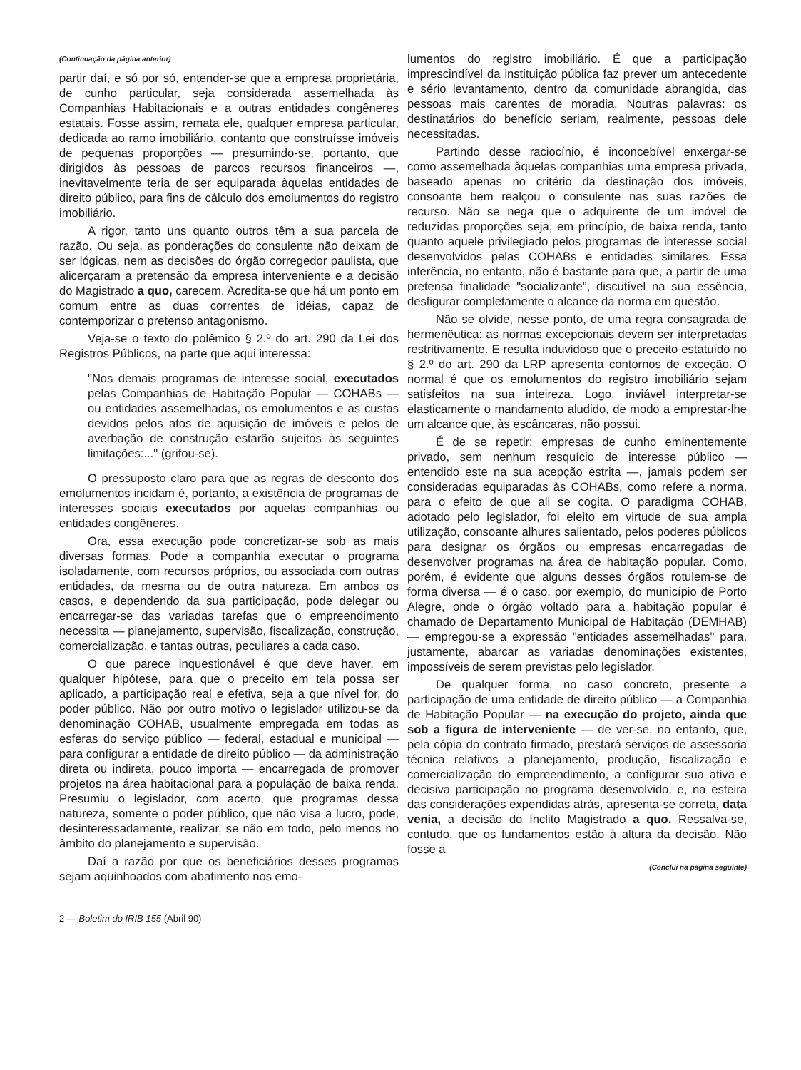(Continuação da página anterior)
partir daí, e só por só, entender-se que a empresa proprietária, de cunho particular, seja considerada assemelhada às Companhias Habitacionais e a outras entidades congêneres estatais. Fosse assim, remata ele, qualquer empresa particular, dedicada ao ramo imobiliário, contanto que construísse imóveis de pequenas proporções — presumindo-se, portanto, que dirigidos às pessoas de parcos recursos financeiros —, inevitavelmente teria de ser equiparada àquelas entidades de direito público, para fins de cálculo dos emolumentos do registro imobiliário.
A rigor, tanto uns quanto outros têm a sua parcela de razão. Ou seja, as ponderações do consulente não deixam de ser lógicas, nem as decisões do órgão corregedor paulista, que alicerçaram a pretensão da empresa interveniente e a decisão do Magistrado a quo, carecem. Acredita-se que há um ponto em comum entre as duas correntes de idéias, capaz de contemporizar o pretenso antagonismo.
Veja-se o texto do polêmico § 2.º do art. 290 da Lei dos Registros Públicos, na parte que aqui interessa:
"Nos demais programas de interesse social, executados pelas Companhias de Habitação Popular — COHABs — ou entidades assemelhadas, os emolumentos e as custas devidos pelos atos de aquisição de imóveis e pelos de averbação de construção estarão sujeitos às seguintes limitações:..." (grifou-se).
O pressuposto claro para que as regras de desconto dos emolumentos incidam é, portanto, a existência de programas de interesses sociais executados por aquelas companhias ou entidades congêneres.
Ora, essa execução pode concretizar-se sob as mais diversas formas. Pode a companhia executar o programa isoladamente, com recursos próprios, ou associada com outras entidades, da mesma ou de outra natureza. Em ambos os casos, e dependendo da sua participação, pode delegar ou encarregar-se das variadas tarefas que o empreendimento necessita — planejamento, supervisão, fiscalização, construção, comercialização, e tantas outras, peculiares a cada caso.
O que parece inquestionável é que deve haver, em qualquer hipótese, para que o preceito em tela possa ser aplicado, a participação real e efetiva, seja a que nível for, do poder público. Não por outro motivo o legislador utilizou-se da denominação COHAB, usualmente empregada em todas as esferas do serviço público — federal, estadual e municipal — para configurar a entidade de direito público — da administração direta ou indireta, pouco importa — encarregada de promover projetos na área habitacional para a população de baixa renda. Presumiu o legislador, com acerto, que programas dessa natureza, somente o poder público, que não visa a lucro, pode, desinteressadamente, realizar, se não em todo, pelo menos no âmbito do planejamento e supervisão.
Daí a razão por que os beneficiários desses programas sejam aquinhoados com abatimento nos emo-
lumentos do registro imobiliário. É que a participação imprescindível da instituição pública faz prever um antecedente e sério levantamento, dentro da comunidade abrangida, das pessoas mais carentes de moradia. Noutras palavras: os destinatários do benefício seriam, realmente, pessoas dele necessitadas.
Partindo desse raciocínio, é inconcebível enxergar-se como assemelhada àquelas companhias uma empresa privada, baseado apenas no critério da destinação dos imóveis, consoante bem realçou o consulente nas suas razões de recurso. Não se nega que o adquirente de um imóvel de reduzidas proporções seja, em princípio, de baixa renda, tanto quanto aquele privilegiado pelos programas de interesse social desenvolvidos pelas COHABs e entidades similares. Essa inferência, no entanto, não é bastante para que, a partir de uma pretensa finalidade "socializante", discutível na sua essência, desfigurar completamente o alcance da norma em questão.
Não se olvide, nesse ponto, de uma regra consagrada de hermenêutica: as normas excepcionais devem ser interpretadas restritivamente. E resulta induvidoso que o preceito estatuído no § 2.º do art. 290 da LRP apresenta contornos de exceção. O normal é que os emolumentos do registro imobiliário sejam satisfeitos na sua inteireza. Logo, inviável interpretar-se elasticamente o mandamento aludido, de modo a emprestar-lhe um alcance que, às escâncaras, não possui.
É de se repetir: empresas de cunho eminentemente privado, sem nenhum resquício de interesse público — entendido este na sua acepção estrita —, jamais podem ser consideradas equiparadas às COHABs, como refere a norma, para o efeito de que ali se cogita. O paradigma COHAB, adotado pelo legislador, foi eleito em virtude de sua ampla utilização, consoante alhures salientado, pelos poderes públicos para designar os órgãos ou empresas encarregadas de desenvolver programas na área de habitação popular. Como, porém, é evidente que alguns desses órgãos rotulem-se de forma diversa — é o caso, por exemplo, do município de Porto Alegre, onde o órgão voltado para a habitação popular é chamado de Departamento Municipal de Habitação (DEMHAB) — empregou-se a expressão "entidades assemelhadas" para, justamente, abarcar as variadas denominações existentes, impossíveis de serem previstas pelo legislador.
De qualquer forma, no caso concreto, presente a participação de uma entidade de direito público — a Companhia de Habitação Popular — na execução do projeto, ainda que sob a figura de interveniente — de ver-se, no entanto, que, pela cópia do contrato firmado, prestará serviços de assessoria técnica relativos a planejamento, produção, fiscalização e comercialização do empreendimento, a configurar sua ativa e decisiva participação no programa desenvolvido, e, na esteira das considerações expendidas atrás, apresenta-se correta, data venia, a decisão do ínclito Magistrado a quo. Ressalva-se, contudo, que os fundamentos estão à altura da decisão. Não fosse a
(Conclui na página seguinte)
2 — Boletim do IRIB 155 (Abril 90)